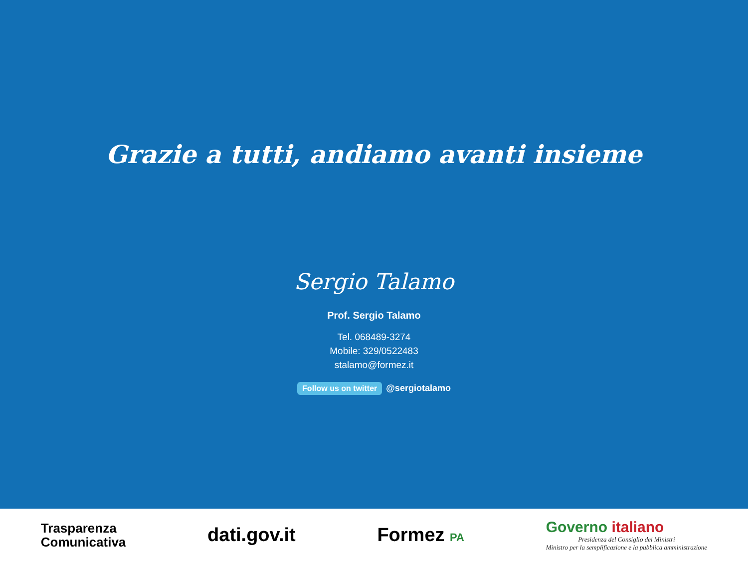Grazie a tutti, andiamo avanti insieme
Sergio Talamo
Prof. Sergio Talamo
Tel. 068489-3274
Mobile: 329/0522483
stalamo@formez.it
Follow us on twitter @sergiotalamo
Trasparenza
Comunicativa
dati.gov.it Formez PA
Governo italiano
Presidenza del Consiglio dei Ministri
Ministro per la semplificazione e la pubblica amministrazione